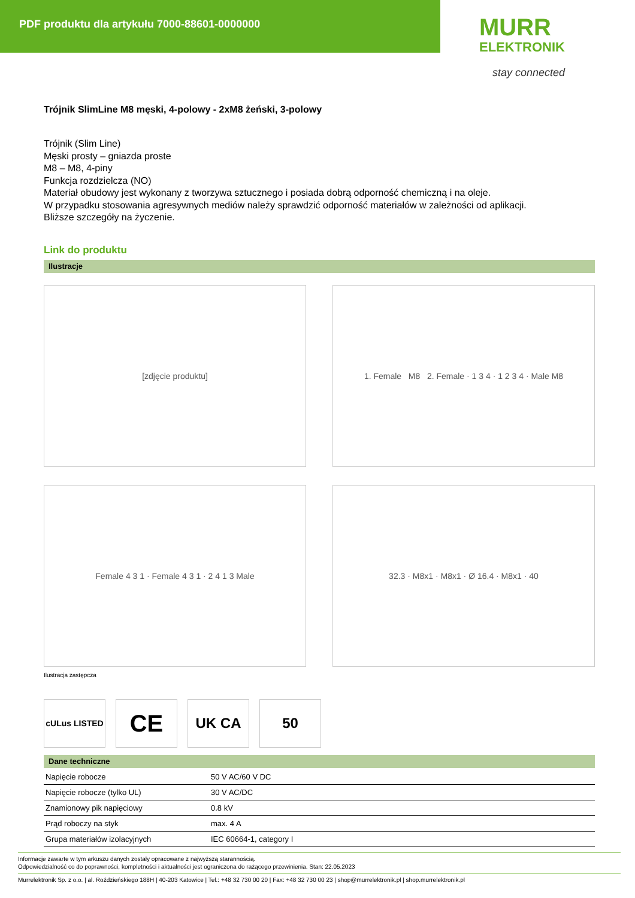PDF produktu dla artykułu 7000-88601-0000000
MURR
ELEKTRONIK
stay connected
Trójnik SlimLine M8 męski, 4-polowy - 2xM8 żeński, 3-polowy
Trójnik (Slim Line)
Męski prosty – gniazda proste
M8 – M8, 4-piny
Funkcja rozdzielcza (NO)
Materiał obudowy jest wykonany z tworzywa sztucznego i posiada dobrą odporność chemiczną i na oleje.
W przypadku stosowania agresywnych mediów należy sprawdzić odporność materiałów w zależności od aplikacji.
Bliższe szczegóły na życzenie.
Link do produktu
Ilustracje
[zdjęcie produktu]
1. Female M8 2. Female · 1 3 4 · 1 2 3 4 · Male M8
Female 4 3 1 · Female 4 3 1 · 2 4 1 3 Male
32.3 · M8x1 · M8x1 · Ø 16.4 · M8x1 · 40
Ilustracja zastępcza
cULus LISTED
CE
UK CA 50
Dane techniczne
| Napięcie robocze | 50 V AC/60 V DC |
| Napięcie robocze (tylko UL) | 30 V AC/DC |
| Znamionowy pik napięciowy | 0.8 kV |
| Prąd roboczy na styk | max. 4 A |
| Grupa materiałów izolacyjnych | IEC 60664-1, category I |
Informacje zawarte w tym arkuszu danych zostały opracowane z najwyższą starannością.
Odpowiedzialność co do poprawności, kompletności i aktualności jest ograniczona do rażącego przewinienia. Stan: 22.05.2023
Murrelektronik Sp. z o.o. | al. Roździeńskiego 188H | 40-203 Katowice | Tel.: +48 32 730 00 20 | Fax: +48 32 730 00 23 | shop@murrelektronik.pl | shop.murrelektronik.pl